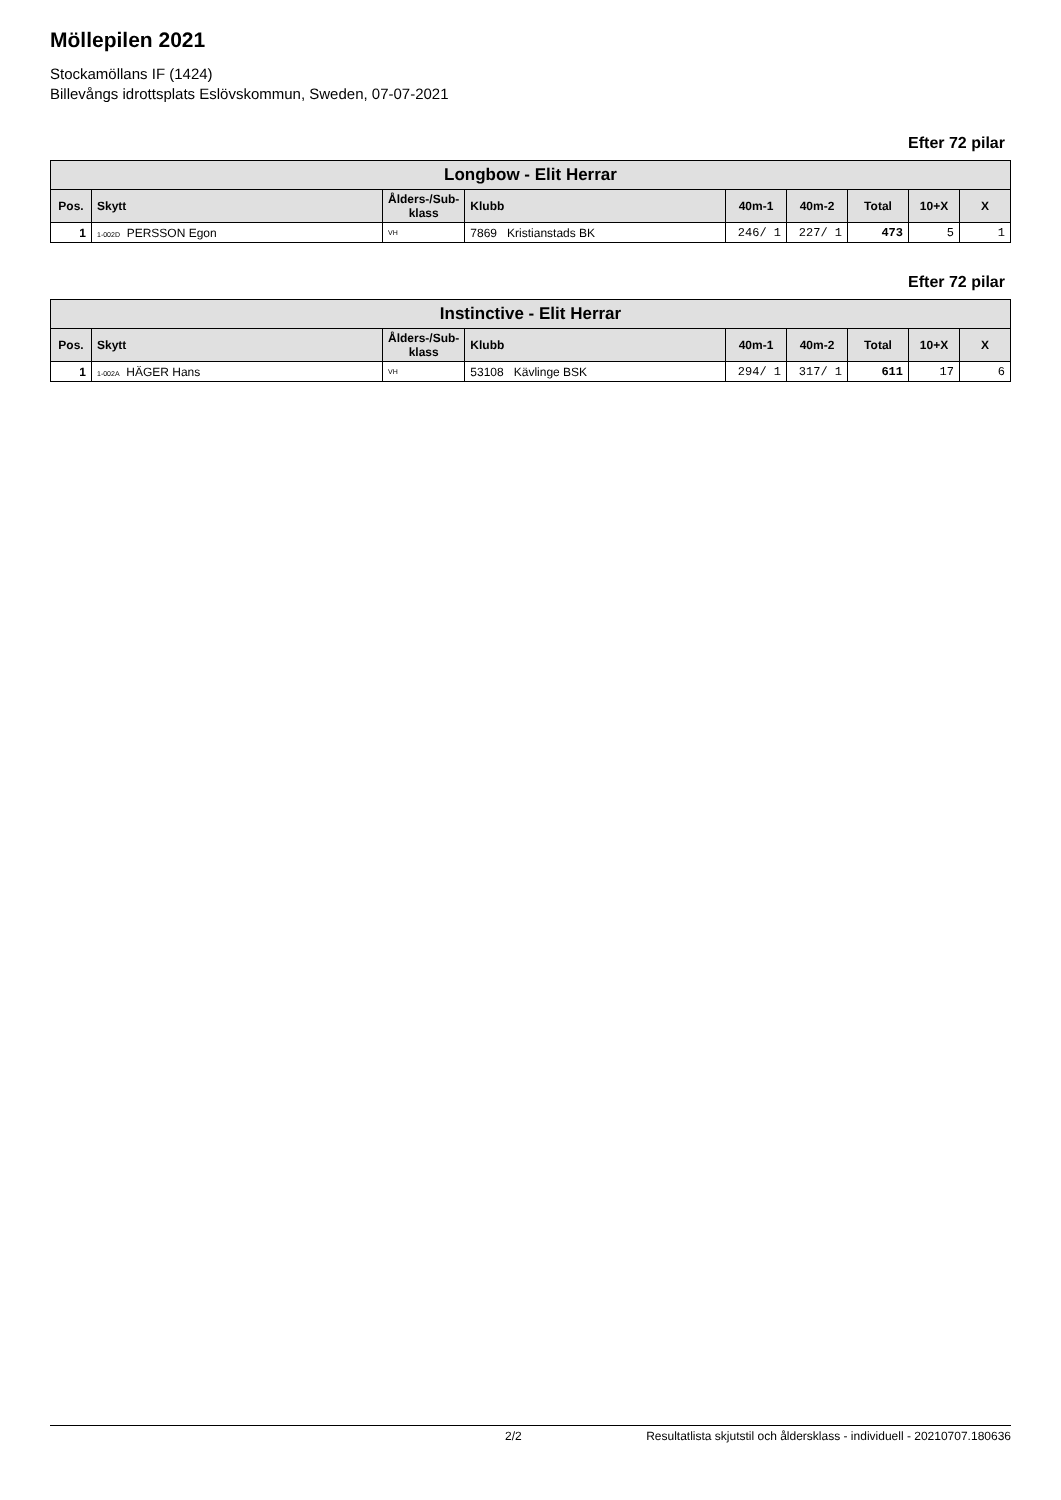Möllepilen 2021
Stockamöllans IF (1424)
Billevångs idrottsplats Eslövskommun, Sweden, 07-07-2021
Efter 72 pilar
| Longbow - Elit Herrar | | | | | | | | |
| --- | --- | --- | --- | --- | --- | --- | --- | --- |
| Pos. | Skytt | Ålders-/Sub-klass | Klubb | 40m-1 | 40m-2 | Total | 10+X | X |
| 1 | 1-002D PERSSON Egon | VH | 7869 Kristianstads BK | 246/ 1 | 227/ 1 | 473 | 5 | 1 |
Efter 72 pilar
| Instinctive - Elit Herrar | | | | | | | | |
| --- | --- | --- | --- | --- | --- | --- | --- | --- |
| Pos. | Skytt | Ålders-/Sub-klass | Klubb | 40m-1 | 40m-2 | Total | 10+X | X |
| 1 | 1-002A HÄGER Hans | VH | 53108 Kävlinge BSK | 294/ 1 | 317/ 1 | 611 | 17 | 6 |
2/2 Resultatlista skjutstil och åldersklass - individuell - 20210707.180636